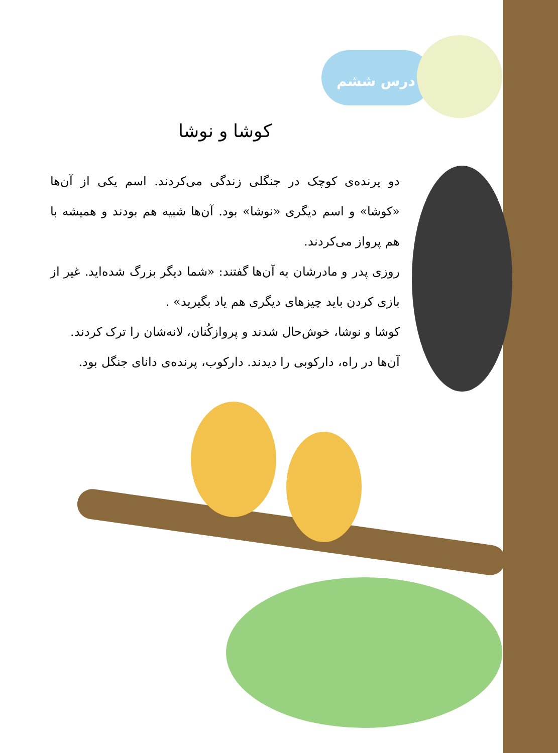درس ششم
کوشا و نوشا
دو پرنده‌ی کوچک در جنگلی زندگی می‌کردند. اسم یکی از آن‌ها «کوشا» و اسم دیگری «نوشا» بود. آن‌ها شبیه هم بودند و همیشه با هم پرواز می‌کردند.
روزی پدر و مادرشان به آن‌ها گفتند: «شما دیگر بزرگ شده‌اید. غیر از بازی کردن باید چیزهای دیگری هم یاد بگیرید» .
کوشا و نوشا، خوش‌حال شدند و پروازکُنان، لانه‌شان را ترک کردند.
آن‌ها در راه، دارکوبی را دیدند. دارکوب، پرنده‌ی دانای جنگل بود.